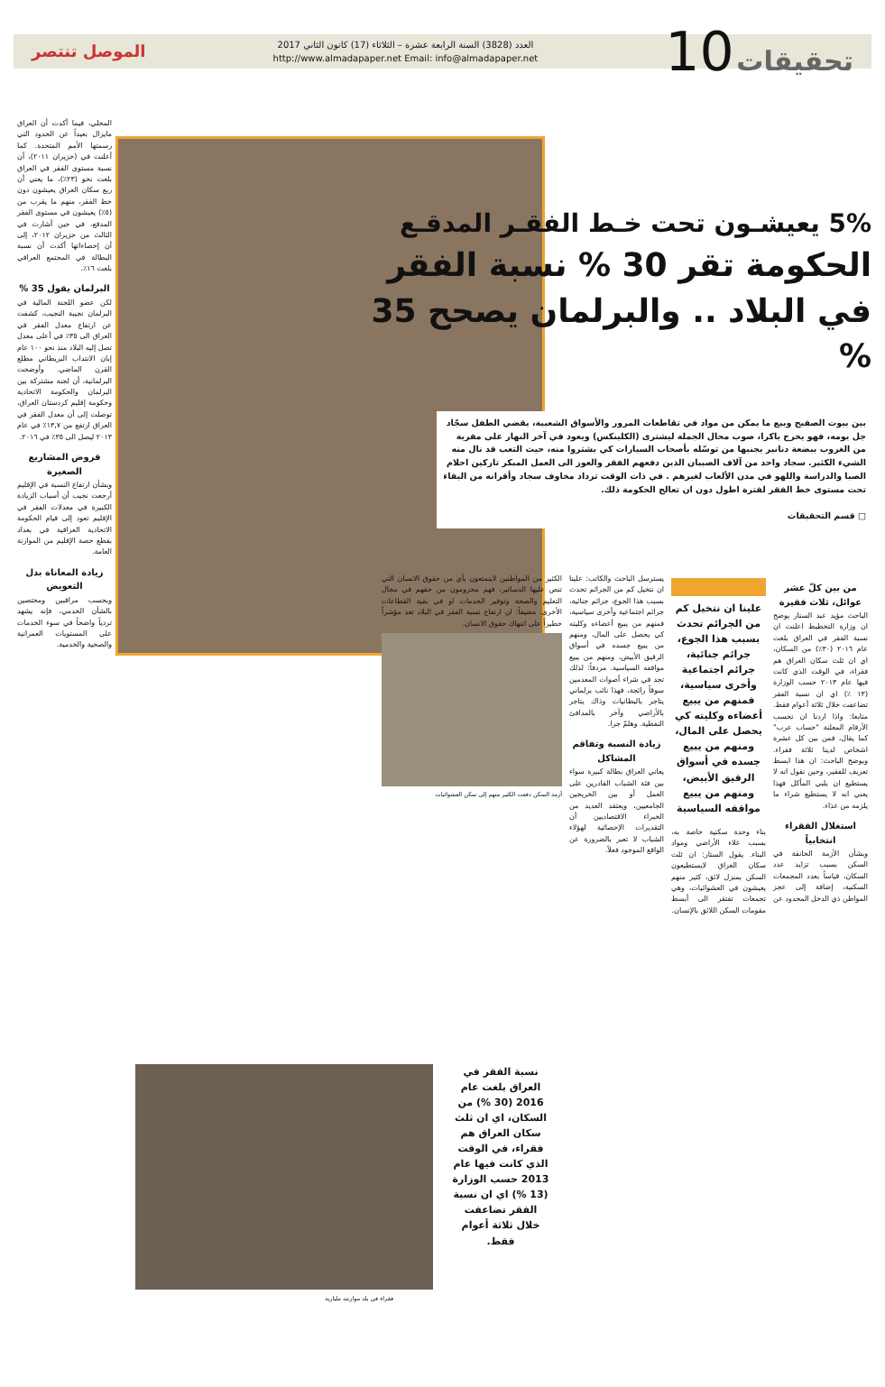تحقيقات 10
العدد (3828) السنة الرابعة عشرة – الثلاثاء (17) كانون الثاني 2017
http://www.almadapaper.net Email: info@almadapaper.net
الموصل تنتصر
5% يعيشـون تحت خـط الفقـر المدقـع
الحكومة تقر 30 % نسبة الفقر في البلاد .. والبرلمان يصحح 35 %
بين بيوت الصفيح وبيع ما يمكن من مواد في تقاطعات المرور والأسواق الشعبية، يقضي الطفل سجّاد جل يومه، فهو يخرج باكرا، صوب محال الجملة ليشترى (الكلينكس) ويعود في آخر النهار على مقربة من الغروب ببضعة دنانير يجنيها من توسّله بأصحاب السيارات كي يشتروا منه، حيث التعب قد نال منه الشيء الكثير. سجاد واحد من آلاف الصبيان الذين دفعهم الفقر والعوز الى العمل المبكر تاركين احلام الصبا والدراسة واللهو في مدن الألعاب لغيرهم . في ذات الوقت تزداد مخاوف سجاد وأقرانه من البقاء تحت مستوى خط الفقر لفترة اطول دون ان تعالج الحكومة ذلك.
□ قسم التحقيقات
من بين كلّ عشر عوائل، ثلاث فقيرة
الباحث مؤيد عبد الستار يوضح ان وزارة التخطيط اعلنت ان نسبة الفقر في العراق بلغت عام ٢٠١٦ (٣٠٪) من السكان، اي ان ثلث سكان العراق هم فقراء، في الوقت الذي كانت فيها عام ٢٠١٣ حسب الوزارة (١٣ ٪) اي ان نسبة الفقر تضاعفت خلال ثلاثة أعوام فقط. متابعا: واذا اردنا ان نحسب الأرقام المعلنة "حساب عرب" كما يقال، فمن بين كل عشرة اشخاص لدينا ثلاثة فقراء. ويوضح الباحث: ان هذا ابسط تعريف للفقير، وحين نقول انه لا يستطيع ان يلبي المأكل فهذا يعني انه لا يستطيع شراء ما يلزمه من غذاء.
استغلال الفقراء انتخابياً
وبشأن الأزمة الخانقة في السكن بسبب تزايد عدد السكان، قياساً بعدد المجمعات السكنية، إضافة إلى عجز المواطن ذي الدخل المحدود عن
علينا ان نتخيل كم من الجرائم تحدث بسبب هذا الجوع، جرائم جنائية، جرائم اجتماعية وأخرى سياسية، فمنهم من يبيع أعضاءه وكليته كي يحصل على المال، ومنهم من يبيع جسده في أسواق الرقيق الأبيض، ومنهم من يبيع مواقفه السياسية
بناء وحدة سكنية خاصة به، بسبب غلاء الأراضي ومواد البناء. يقول الستار: ان ثلث سكان العراق لايستطيعون السكن بمنزل لائق، كثير منهم يعيشون في العشوائيات، وهي تجمعات تفتقر الى أبسط مقومات السكن اللائق بالإنسان.
يسترسل الباحث والكاتب: علينا ان نتخيل كم من الجرائم تحدث بسبب هذا الجوع، جرائم جنائية، جرائم اجتماعية وأخرى سياسية، فمنهم من يبيع أعضاءه وكليته كي يحصل على المال، ومنهم من يبيع جسده في أسواق الرقيق الأبيض، ومنهم من يبيع مواقفه السياسية. مردفاً: لذلك تجد في شراء أصوات المعدمين سوقاً رائجة، فهذا نائب برلماني يتاجر بالبطانيات وذاك يتاجر بالأراضي وآخر بالمدافئ النفطية. وهلمّ جرا.
زيادة النسبة وتفاقم المشاكل
يعاني العراق بطالة كبيرة سواء بين فئة الشباب القادرين على العمل أو بين الخريجين الجامعيين، ويعتقد العديد من الخبراء الاقتصاديين أن التقديرات الإحصائية لهؤلاء الشباب لا تعبر بالضرورة عن الواقع الموجود فعلاً.
الكثير من المواطنين لايتمتعون بأي من حقوق الانسان التي تنص عليها الدساتير، فهم محرومون من حقهم في مجال التعليم والصحة وتوفير الخدمات او في بقية القطاعات الأخرى. مضيفاً: ان ارتفاع نسبة الفقر في البلاد تعد مؤشراً خطيراً على انتهاك حقوق الانسان.
أزمة السكن دفعت الكثير منهم إلى سكن العشوائيات
المحلي، فيما أكدت أن العراق مايزال بعيداً عن الحدود التي رسمتها الأمم المتحدة. كما أعلنت في (حزيران ٢٠١١)، أن نسبة مستوى الفقر في العراق بلغت نحو (٢٣٪)، ما يعني أن ربع سكان العراق يعيشون دون خط الفقر، منهم ما يقرب من (٥٪) يعيشون في مستوى الفقر المدقع، في حين أشارت في الثالث من حزيران ٢٠١٢، إلى أن إحصاءاتها أكدت أن نسبة البطالة في المجتمع العراقي بلغت ١٦٪.
البرلمان يقول 35 %
لكن عضو اللجنة المالية في البرلمان نجيبة النجيب، كشفت عن ارتفاع معدل الفقر في العراق الى ٣٥٪ في أعلى معدل تصل إليه البلاد منذ نحو ١٠٠ عام إبان الانتداب البريطاني مطلع القرن الماضي. وأوضحت البرلمانية، أن لجنة مشتركة بين البرلمان والحكومة الاتحادية وحكومة إقليم كردستان العراق، توصلت إلى أن معدل الفقر في العراق ارتفع من ١٣,٧٪ في عام ٢٠١٣ ليصل الى ٣٥٪ في ٢٠١٦.
قروض المشاريع الصغيرة
وبشأن ارتفاع النسبة في الإقليم أرجعت نجيب أن أسباب الزيادة الكبيرة في معدلات الفقر في الإقليم تعود إلى قيام الحكومة الاتحادية العراقية في بغداد بقطع حصة الإقليم من الموازنة العامة.
زيادة المعاناة بدل التعويض
وبحسب مراقبين ومختصين بالشأن الخدمي، فإنه يشهد تردياً واضحاً في سوء الخدمات على المستويات العمرانية والصحية والخدمية.
نسبة الفقر في العراق بلغت عام 2016 (30 %) من السكان، اي ان ثلث سكان العراق هم فقراء، في الوقت الذي كانت فيها عام 2013 حسب الوزارة (13 %) اي ان نسبة الفقر تضاعفت خلال ثلاثة أعوام فقط.
فقراء في بلد موازنته مليارية